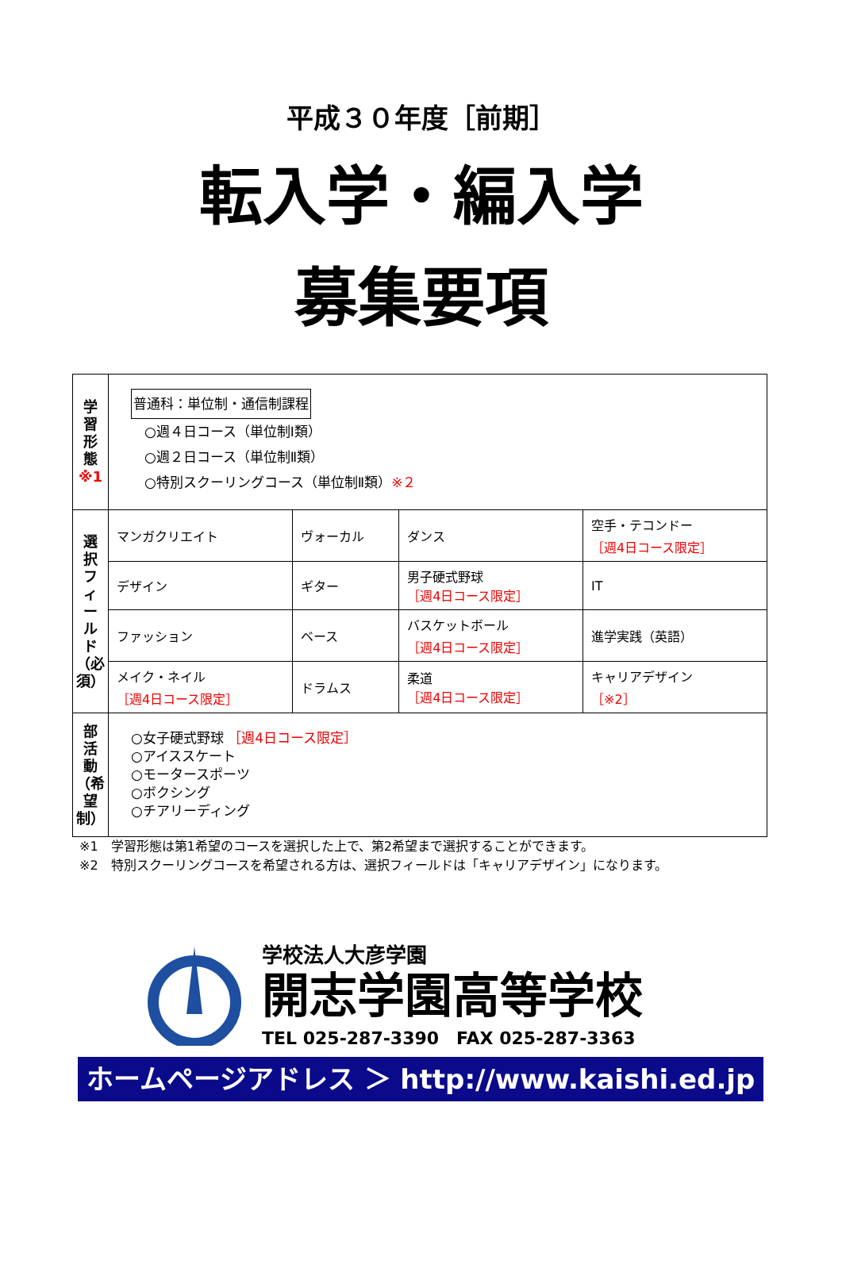平成３０年度［前期］
転入学・編入学
募集要項
| 学 習 形 態 ※1 | 普通科：単位制・通信制課程 ○週４日コース（単位制Ⅰ類） ○週２日コース（単位制Ⅱ類） ○特別スクーリングコース（単位制Ⅱ類） ※２ | | | |
| 選 択 フ ィ ー ル ド （必須） | マンガクリエイト | ヴォーカル | ダンス | 空手・テコンドー ［週4日コース限定］ |
| | デザイン | ギター | 男子硬式野球 ［週4日コース限定］ | IT |
| | ファッション | ベース | バスケットボール ［週4日コース限定］ | 進学実践（英語） |
| | メイク・ネイル ［週4日コース限定］ | ドラムス | 柔道 ［週4日コース限定］ | キャリアデザイン ［※2］ |
| 部 活 動 （希望制） | ○女子硬式野球 ［週4日コース限定］ ○アイススケート ○モータースポーツ ○ボクシング ○チアリーディング | | | |
※1　学習形態は第1希望のコースを選択した上で、第2希望まで選択することができます。
※2　特別スクーリングコースを希望される方は、選択フィールドは「キャリアデザイン」になります。
学校法人大彦学園
開志学園高等学校
TEL 025-287-3390　FAX 025-287-3363
ホームページアドレス ＞ http://www.kaishi.ed.jp